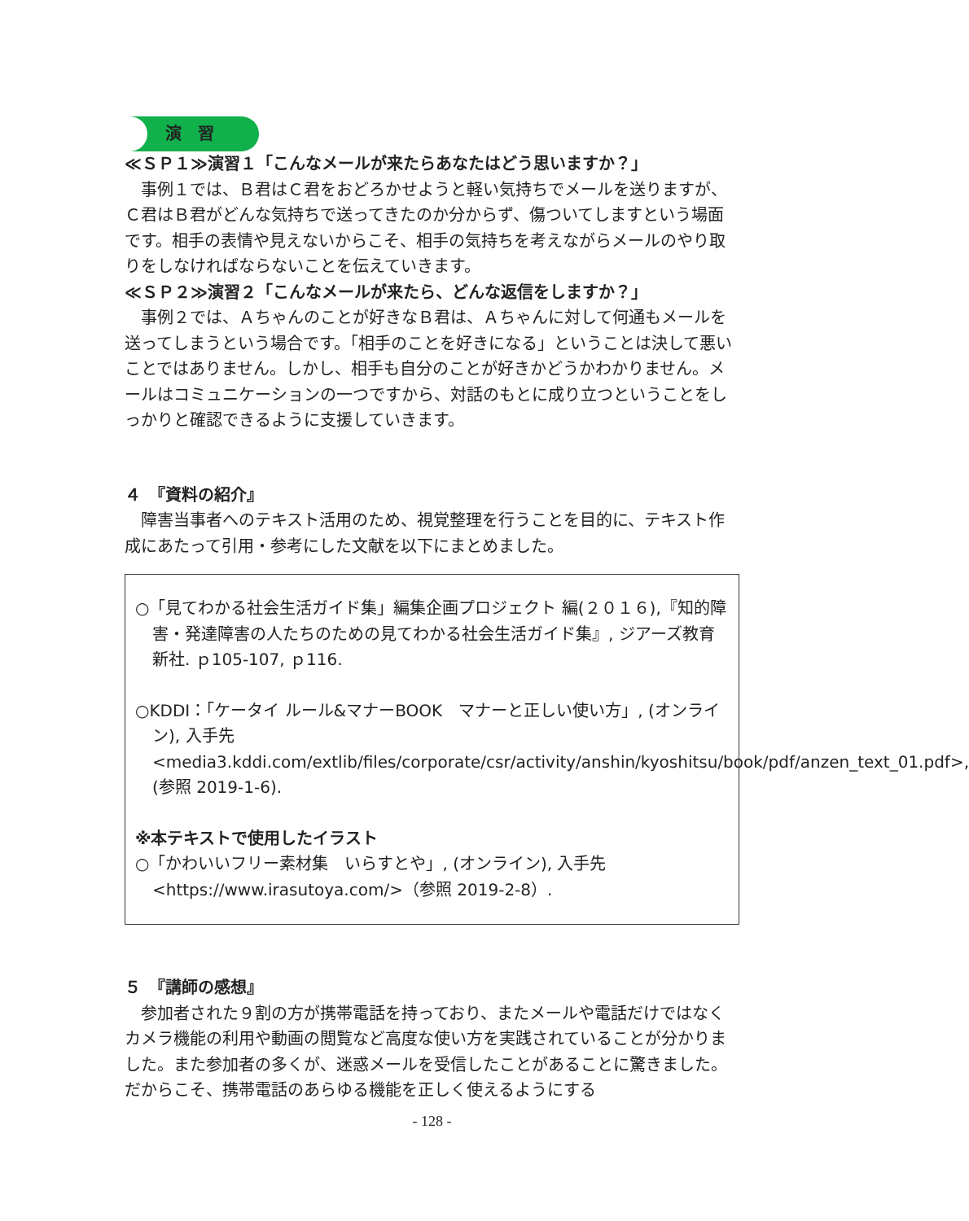演　習
≪ＳＰ１≫演習１「こんなメールが来たらあなたはどう思いますか？」
事例１では、Ｂ君はＣ君をおどろかせようと軽い気持ちでメールを送りますが、Ｃ君はＢ君がどんな気持ちで送ってきたのか分からず、傷ついてしますという場面です。相手の表情や見えないからこそ、相手の気持ちを考えながらメールのやり取りをしなければならないことを伝えていきます。
≪ＳＰ２≫演習２「こんなメールが来たら、どんな返信をしますか？」
事例２では、Ａちゃんのことが好きなＢ君は、Ａちゃんに対して何通もメールを送ってしまうという場合です。「相手のことを好きになる」ということは決して悪いことではありません。しかし、相手も自分のことが好きかどうかわかりません。メールはコミュニケーションの一つですから、対話のもとに成り立つということをしっかりと確認できるように支援していきます。
４　『資料の紹介』
障害当事者へのテキスト活用のため、視覚整理を行うことを目的に、テキスト作成にあたって引用・参考にした文献を以下にまとめました。
○「見てわかる社会生活ガイド集」編集企画プロジェクト 編(２０１６),『知的障害・発達障害の人たちのための見てわかる社会生活ガイド集』, ジアーズ教育新社. ｐ105-107, ｐ116.
○KDDI：「ケータイ ルール&マナーBOOK　マナーと正しい使い方」, (オンライン), 入手先<media3.kddi.com/extlib/files/corporate/csr/activity/anshin/kyoshitsu/book/pdf/anzen_text_01.pdf>, (参照 2019-1-6).
※本テキストで使用したイラスト
○「かわいいフリー素材集　いらすとや」, (オンライン), 入手先<https://www.irasutoya.com/>（参照 2019-2-8）.
５　『講師の感想』
参加者された９割の方が携帯電話を持っており、またメールや電話だけではなくカメラ機能の利用や動画の閲覧など高度な使い方を実践されていることが分かりました。また参加者の多くが、迷惑メールを受信したことがあることに驚きました。だからこそ、携帯電話のあらゆる機能を正しく使えるようにする
- 128 -